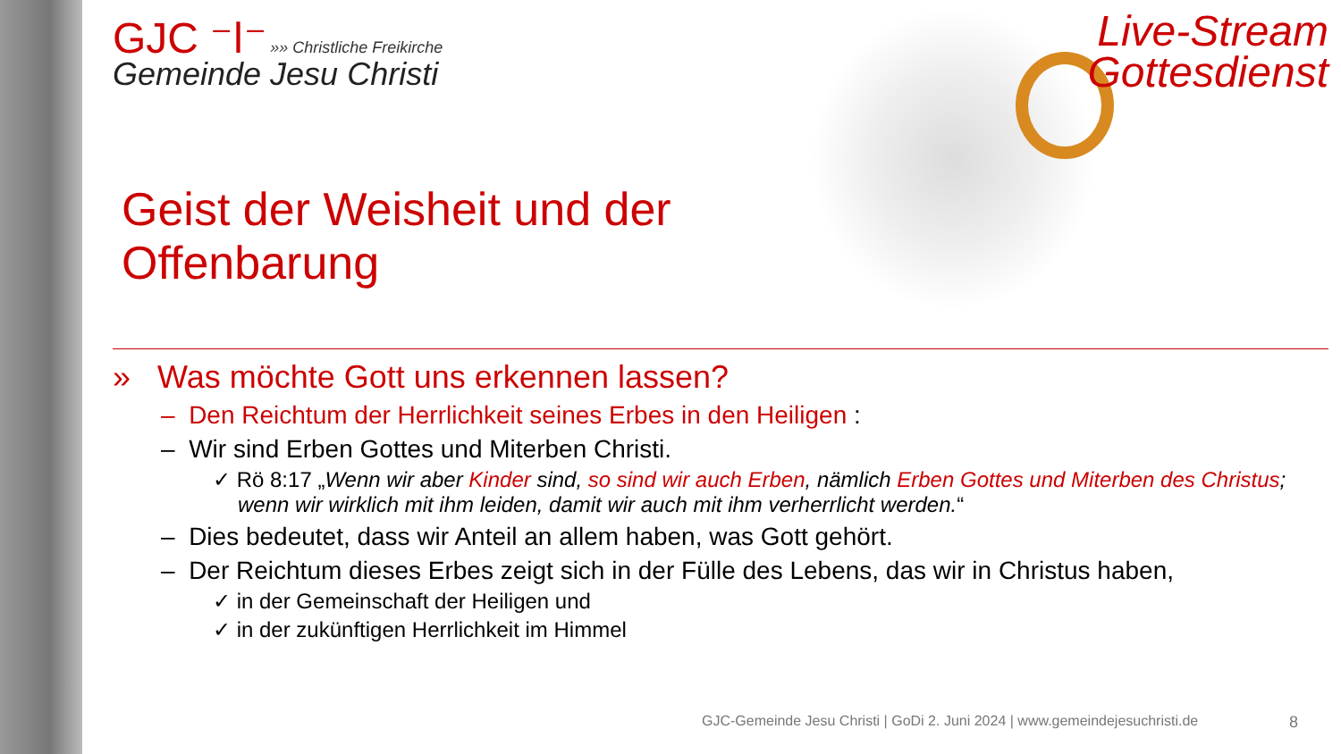GJC ⁻ǀ⁻ »» Christliche Freikirche
Gemeinde Jesu Christi
Live-Stream
Gottesdienst
Geist der Weisheit und der
Offenbarung
» Was möchte Gott uns erkennen lassen?
– Den Reichtum der Herrlichkeit seines Erbes in den Heiligen :
– Wir sind Erben Gottes und Miterben Christi.
✓ Rö 8:17 „Wenn wir aber Kinder sind, so sind wir auch Erben, nämlich Erben Gottes und Miterben des Christus; wenn wir wirklich mit ihm leiden, damit wir auch mit ihm verherrlicht werden.“
– Dies bedeutet, dass wir Anteil an allem haben, was Gott gehört.
– Der Reichtum dieses Erbes zeigt sich in der Fülle des Lebens, das wir in Christus haben,
✓ in der Gemeinschaft der Heiligen und
✓ in der zukünftigen Herrlichkeit im Himmel
GJC-Gemeinde Jesu Christi | GoDi 2. Juni 2024 | www.gemeindejesuchristi.de
8